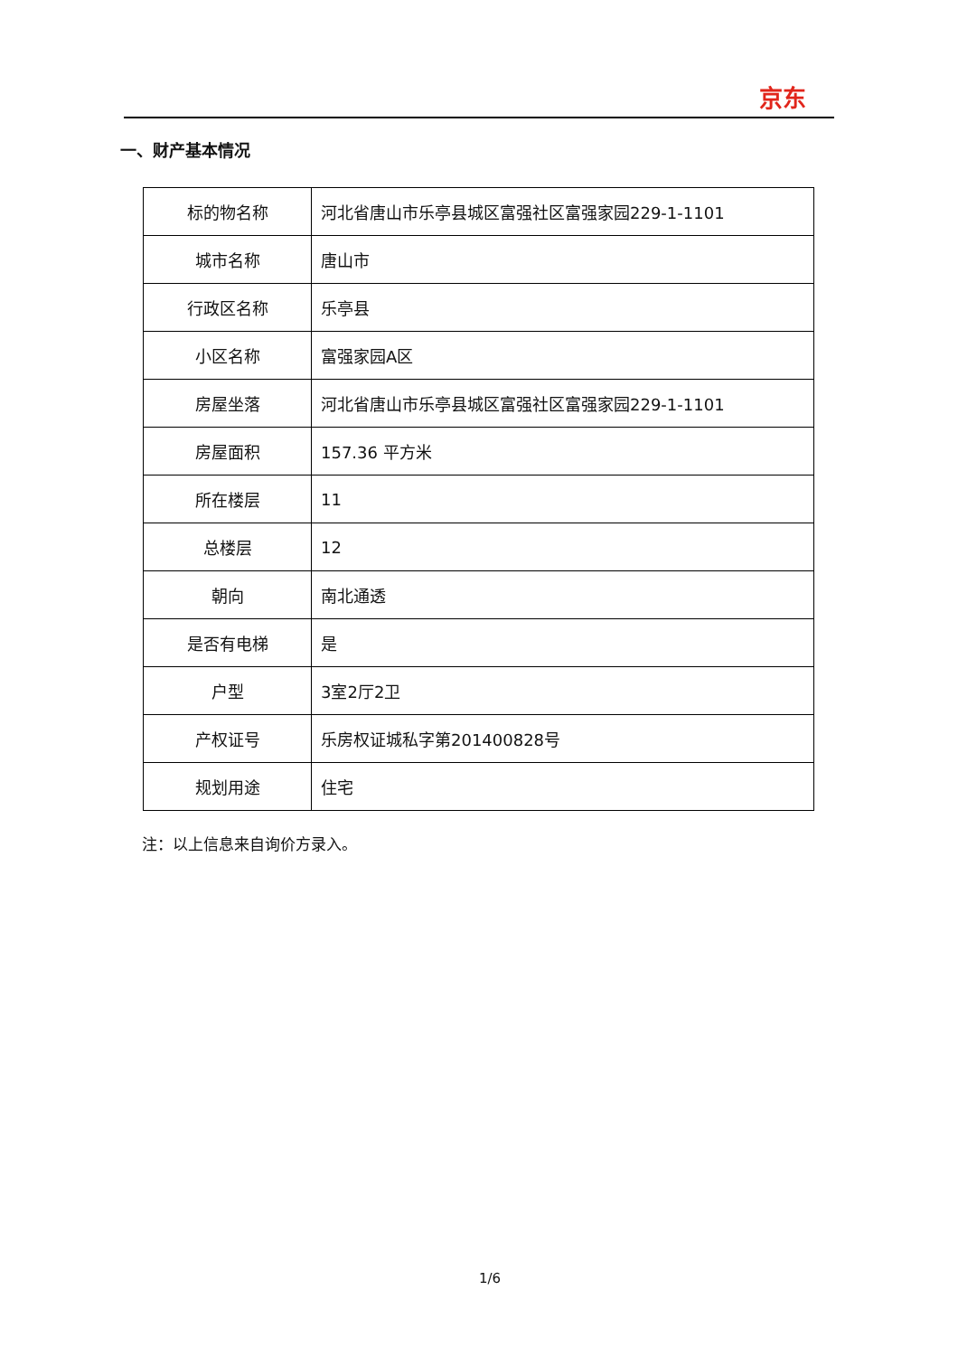京东
一、财产基本情况
| 标的物名称 | 河北省唐山市乐亭县城区富强社区富强家园229-1-1101 |
| 城市名称 | 唐山市 |
| 行政区名称 | 乐亭县 |
| 小区名称 | 富强家园A区 |
| 房屋坐落 | 河北省唐山市乐亭县城区富强社区富强家园229-1-1101 |
| 房屋面积 | 157.36 平方米 |
| 所在楼层 | 11 |
| 总楼层 | 12 |
| 朝向 | 南北通透 |
| 是否有电梯 | 是 |
| 户型 | 3室2厅2卫 |
| 产权证号 | 乐房权证城私字第201400828号 |
| 规划用途 | 住宅 |
注：以上信息来自询价方录入。
1/6